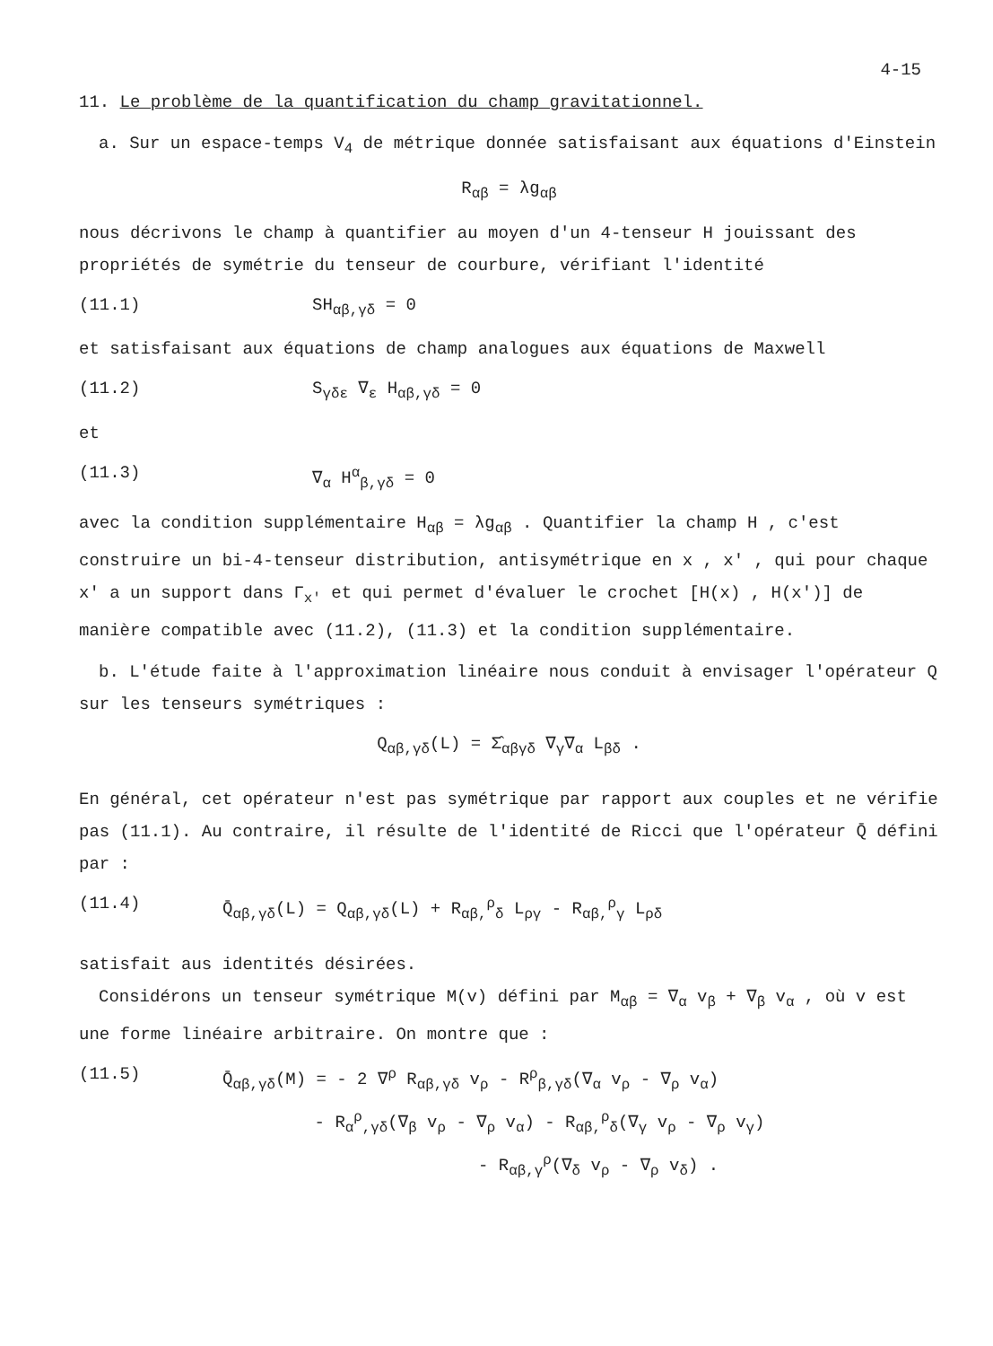4-15
11. Le problème de la quantification du champ gravitationnel.
a. Sur un espace-temps V<sub>4</sub> de métrique donnée satisfaisant aux équations d'Einstein
R<sub>αβ</sub> = λg<sub>αβ</sub>
nous décrivons le champ à quantifier au moyen d'un 4-tenseur H jouissant des propriétés de symétrie du tenseur de courbure, vérifiant l'identité
(11.1) SH<sub>αβ,γδ</sub> = 0
et satisfaisant aux équations de champ analogues aux équations de Maxwell
(11.2) S<sub>γδε</sub> ∇<sub>ε</sub> H<sub>αβ,γδ</sub> = 0
et
(11.3) ∇<sub>α</sub> H<sup>α</sup><sub>β,γδ</sub> = 0
avec la condition supplémentaire H<sub>αβ</sub> = λg<sub>αβ</sub> . Quantifier la champ H , c'est construire un bi-4-tenseur distribution, antisymétrique en x , x' , qui pour chaque x' a un support dans Γ<sub>x'</sub> et qui permet d'évaluer le crochet [H(x) , H(x')] de manière compatible avec (11.2), (11.3) et la condition supplémentaire.
b. L'étude faite à l'approximation linéaire nous conduit à envisager l'opérateur Q sur les tenseurs symétriques :
Q<sub>αβ,γδ</sub>(L) = Σ̂<sub>αβγδ</sub> ∇<sub>γ</sub>∇<sub>α</sub> L<sub>βδ</sub> .
En général, cet opérateur n'est pas symétrique par rapport aux couples et ne vérifie pas (11.1). Au contraire, il résulte de l'identité de Ricci que l'opérateur Q̄ défini par :
(11.4) Q̄<sub>αβ,γδ</sub>(L) = Q<sub>αβ,γδ</sub>(L) + R<sub>αβ,</sub><sup>ρ</sup><sub>δ</sub> L<sub>ργ</sub> - R<sub>αβ,</sub><sup>ρ</sup><sub>γ</sub> L<sub>ρδ</sub>
satisfait aus identités désirées.
Considérons un tenseur symétrique M(v) défini par M<sub>αβ</sub> = ∇<sub>α</sub> v<sub>β</sub> + ∇<sub>β</sub> v<sub>α</sub> , où v est une forme linéaire arbitraire. On montre que :
(11.5) Q̄<sub>αβ,γδ</sub>(M) = - 2 ∇<sup>ρ</sup> R<sub>αβ,γδ</sub> v<sub>ρ</sub> - R<sup>ρ</sup><sub>β,γδ</sub>(∇<sub>α</sub> v<sub>ρ</sub> - ∇<sub>ρ</sub> v<sub>α</sub>)
- R<sub>α</sub><sup>ρ</sup><sub>,γδ</sub>(∇<sub>β</sub> v<sub>ρ</sub> - ∇<sub>ρ</sub> v<sub>α</sub>) - R<sub>αβ,</sub><sup>ρ</sup><sub>δ</sub>(∇<sub>γ</sub> v<sub>ρ</sub> - ∇<sub>ρ</sub> v<sub>γ</sub>)
- R<sub>αβ,γ</sub><sup>ρ</sup>(∇<sub>δ</sub> v<sub>ρ</sub> - ∇<sub>ρ</sub> v<sub>δ</sub>) .